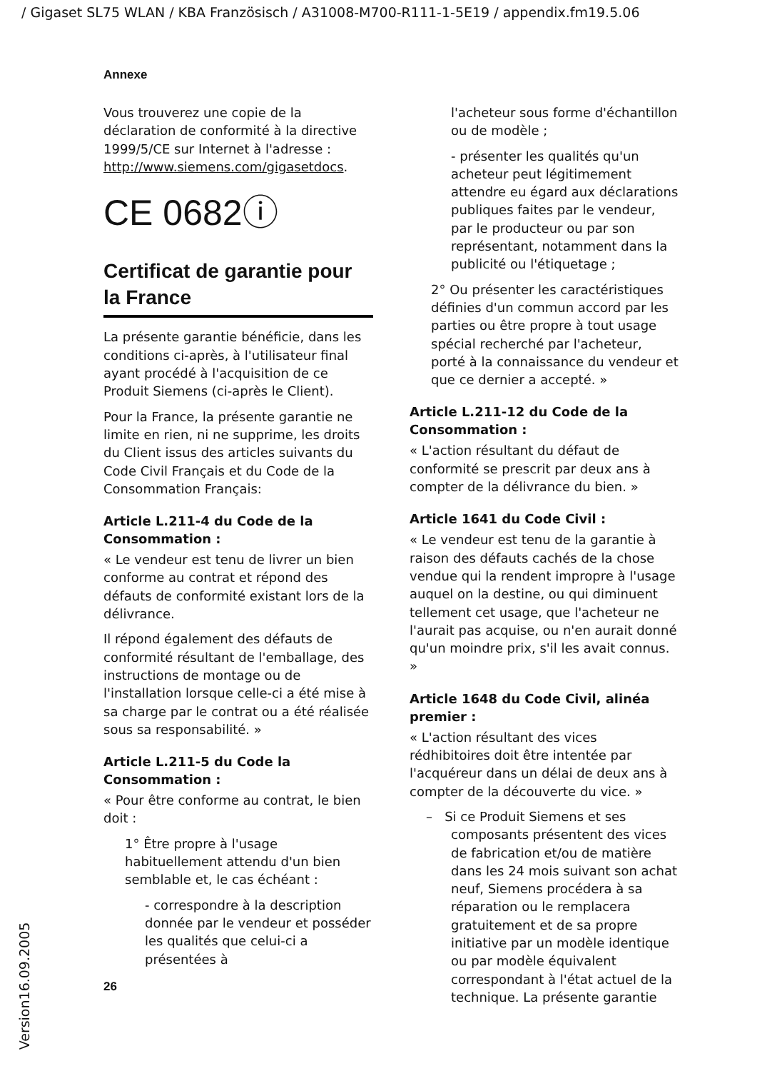/ Gigaset SL75 WLAN / KBA Französisch / A31008-M700-R111-1-5E19 / appendix.fm19.5.06
Annexe
Vous trouverez une copie de la déclaration de conformité à la directive 1999/5/CE sur Internet à l'adresse :
http://www.siemens.com/gigasetdocs.
CE 0682ⓘ
Certificat de garantie pour la France
La présente garantie bénéficie, dans les conditions ci-après, à l'utilisateur final ayant procédé à l'acquisition de ce Produit Siemens (ci-après le Client).
Pour la France, la présente garantie ne limite en rien, ni ne supprime, les droits du Client issus des articles suivants du Code Civil Français et du Code de la Consommation Français:
Article L.211-4 du Code de la Consommation :
« Le vendeur est tenu de livrer un bien conforme au contrat et répond des défauts de conformité existant lors de la délivrance.
Il répond également des défauts de conformité résultant de l'emballage, des instructions de montage ou de l'installation lorsque celle-ci a été mise à sa charge par le contrat ou a été réalisée sous sa responsabilité. »
Article L.211-5 du Code la Consommation :
« Pour être conforme au contrat, le bien doit :
1° Être propre à l'usage habituellement attendu d'un bien semblable et, le cas échéant :
- correspondre à la description donnée par le vendeur et posséder les qualités que celui-ci a présentées à
l'acheteur sous forme d'échantillon ou de modèle ;
- présenter les qualités qu'un acheteur peut légitimement attendre eu égard aux déclarations publiques faites par le vendeur, par le producteur ou par son représentant, notamment dans la publicité ou l'étiquetage ;
2° Ou présenter les caractéristiques définies d'un commun accord par les parties ou être propre à tout usage spécial recherché par l'acheteur, porté à la connaissance du vendeur et que ce dernier a accepté. »
Article L.211-12 du Code de la Consommation :
« L'action résultant du défaut de conformité se prescrit par deux ans à compter de la délivrance du bien. »
Article 1641 du Code Civil :
« Le vendeur est tenu de la garantie à raison des défauts cachés de la chose vendue qui la rendent impropre à l'usage auquel on la destine, ou qui diminuent tellement cet usage, que l'acheteur ne l'aurait pas acquise, ou n'en aurait donné qu'un moindre prix, s'il les avait connus. »
Article 1648 du Code Civil, alinéa premier :
« L'action résultant des vices rédhibitoires doit être intentée par l'acquéreur dans un délai de deux ans à compter de la découverte du vice. »
– Si ce Produit Siemens et ses composants présentent des vices de fabrication et/ou de matière dans les 24 mois suivant son achat neuf, Siemens procédera à sa réparation ou le remplacera gratuitement et de sa propre initiative par un modèle identique ou par modèle équivalent correspondant à l'état actuel de la technique. La présente garantie
26
Version16.09.2005